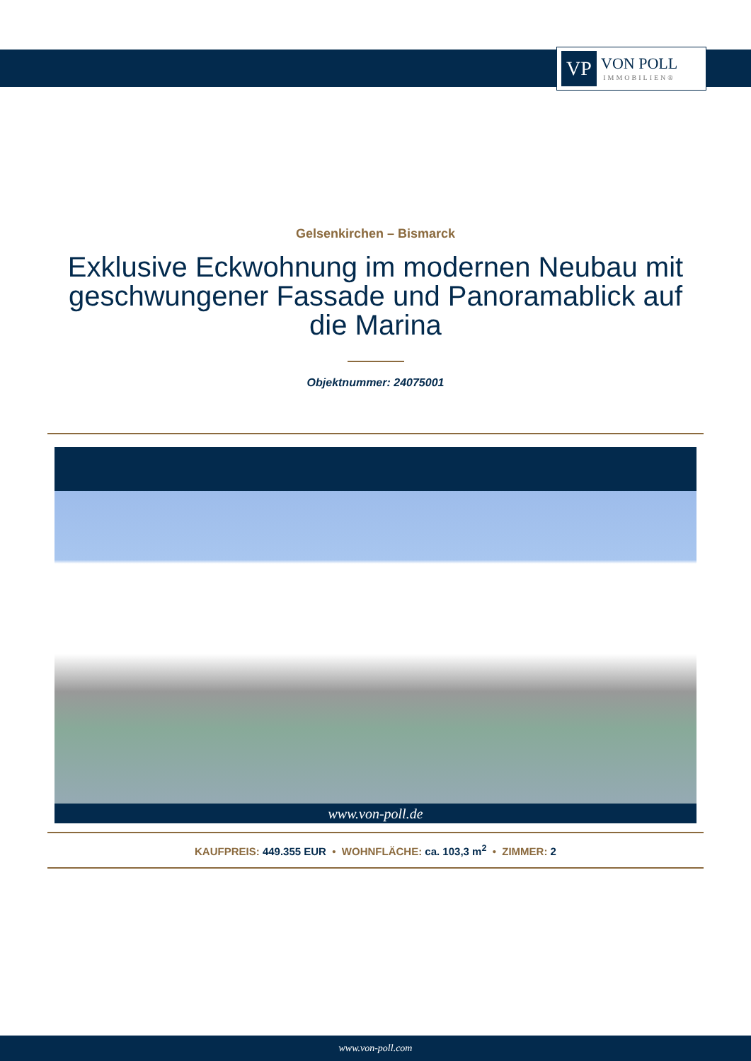VP
VON POLL
IMMOBILIEN®
Gelsenkirchen – Bismarck
Exklusive Eckwohnung im modernen Neubau mit geschwungener Fassade und Panoramablick auf die Marina
Objektnummer: 24075001
www.von-poll.de
KAUFPREIS: 449.355 EUR • WOHNFLÄCHE: ca. 103,3 m<sup>2</sup> • ZIMMER: 2
www.von-poll.com